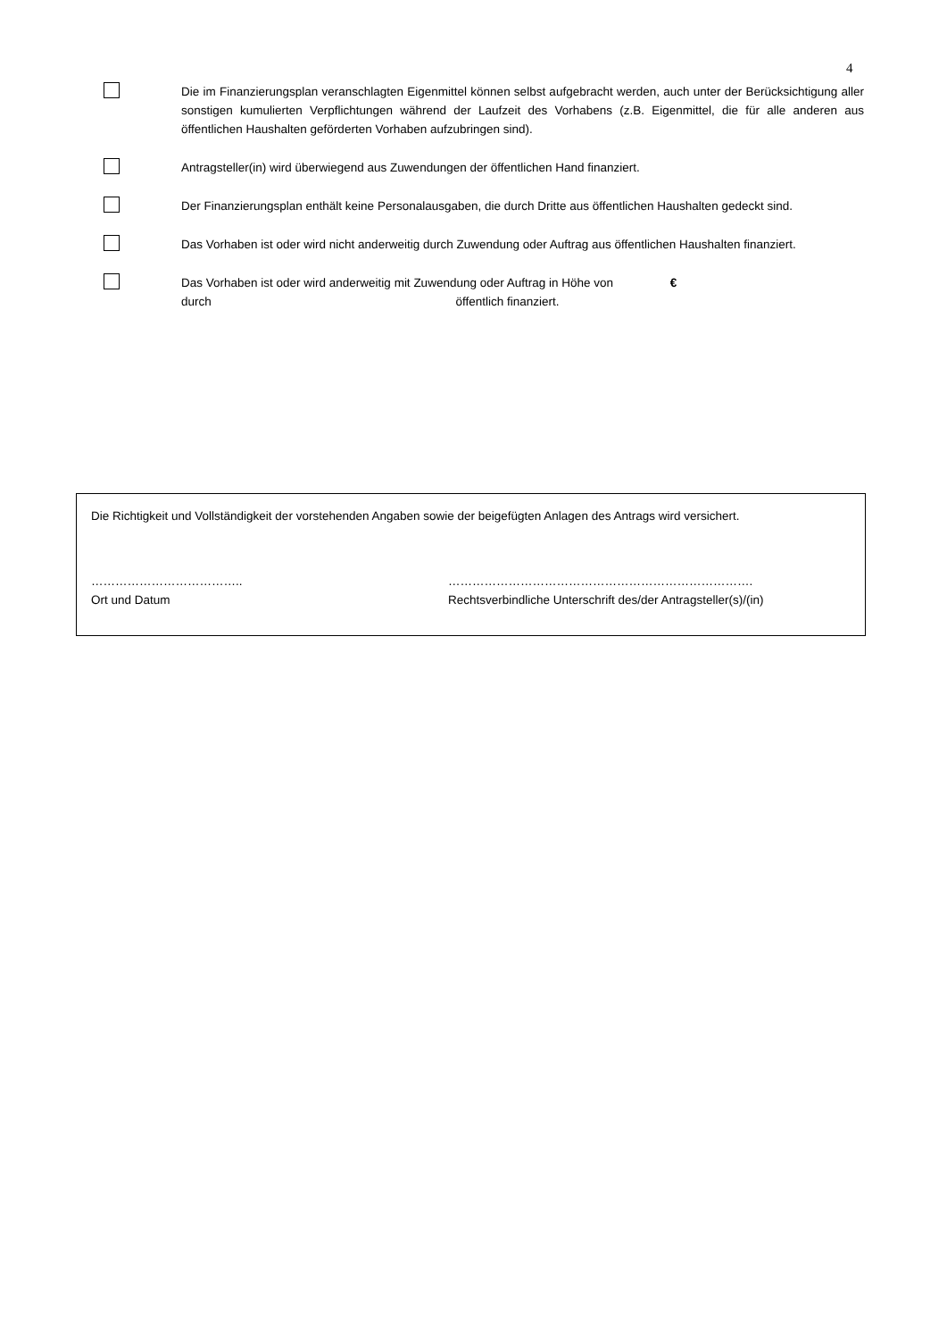4
Die im Finanzierungsplan veranschlagten Eigenmittel können selbst aufgebracht werden, auch unter der Berücksichtigung aller sonstigen kumulierten Verpflichtungen während der Laufzeit des Vorhabens (z.B. Eigenmittel, die für alle anderen aus öffentlichen Haushalten geförderten Vorhaben aufzubringen sind).
Antragsteller(in) wird überwiegend aus Zuwendungen der öffentlichen Hand finanziert.
Der Finanzierungsplan enthält keine Personalausgaben, die durch Dritte aus öffentlichen Haushalten gedeckt sind.
Das Vorhaben ist oder wird nicht anderweitig durch Zuwendung oder Auftrag aus öffentlichen Haushalten finanziert.
Das Vorhaben ist oder wird anderweitig mit Zuwendung oder Auftrag in Höhe von €
durch öffentlich finanziert.
Die Richtigkeit und Vollständigkeit der vorstehenden Angaben sowie der beigefügten Anlagen des Antrags wird versichert.
………………………………..
Ort und Datum
………………………………………………………………….
Rechtsverbindliche Unterschrift des/der Antragsteller(s)/(in)